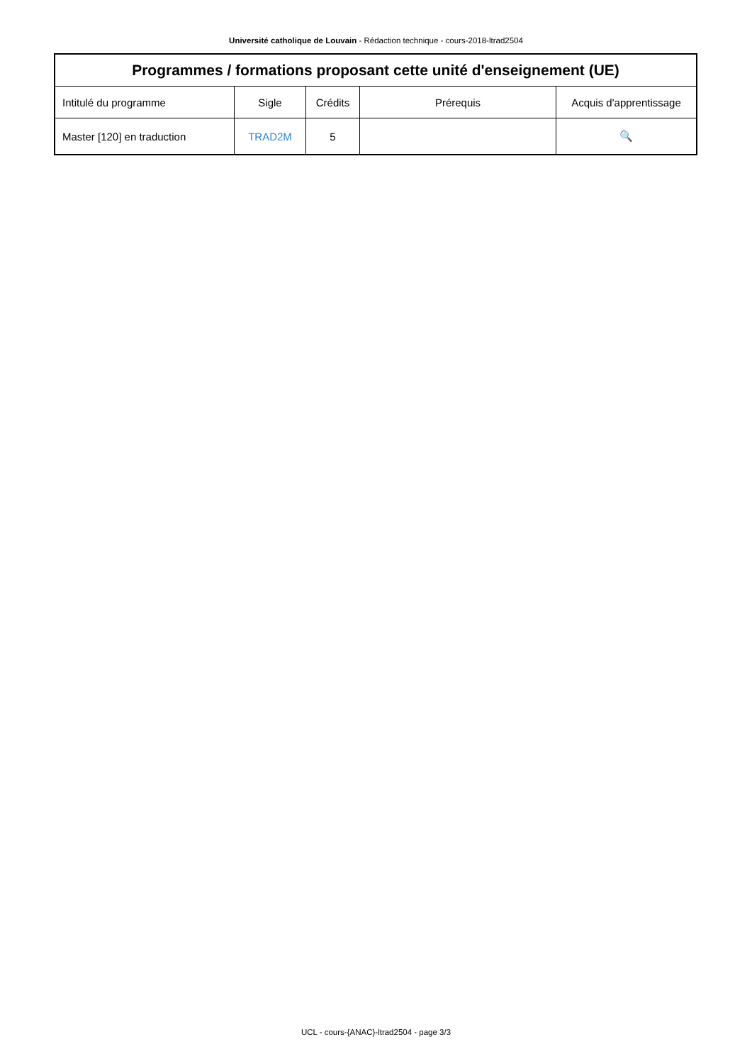Université catholique de Louvain - Rédaction technique - cours-2018-ltrad2504
| Programmes / formations proposant cette unité d'enseignement (UE) | | | | |
| --- | --- | --- | --- | --- |
| Intitulé du programme | Sigle | Crédits | Prérequis | Acquis d'apprentissage |
| Master [120] en traduction | TRAD2M | 5 | | 🔍 |
UCL - cours-{ANAC}-ltrad2504 - page 3/3